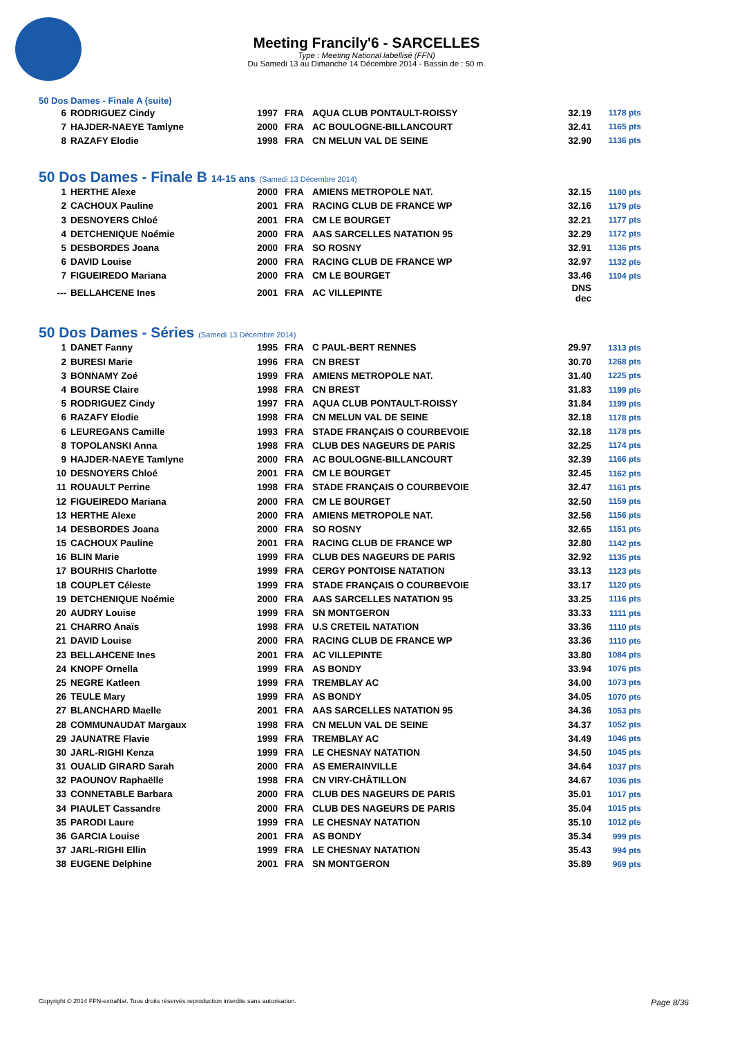Meeting Francily'6 - SARCELLES
Type : Meeting National labellisé (FFN)
Du Samedi 13 au Dimanche 14 Décembre 2014 - Bassin de : 50 m.
50 Dos Dames - Finale A (suite)
| 6 | RODRIGUEZ Cindy | 1997 | FRA | AQUA CLUB PONTAULT-ROISSY | 32.19 | 1178 pts |
| 7 | HAJDER-NAEYE Tamlyne | 2000 | FRA | AC BOULOGNE-BILLANCOURT | 32.41 | 1165 pts |
| 8 | RAZAFY Elodie | 1998 | FRA | CN MELUN VAL DE SEINE | 32.90 | 1136 pts |
50 Dos Dames - Finale B 14-15 ans (Samedi 13 Décembre 2014)
| 1 | HERTHE Alexe | 2000 | FRA | AMIENS METROPOLE NAT. | 32.15 | 1180 pts |
| 2 | CACHOUX Pauline | 2001 | FRA | RACING CLUB DE FRANCE WP | 32.16 | 1179 pts |
| 3 | DESNOYERS Chloé | 2001 | FRA | CM LE BOURGET | 32.21 | 1177 pts |
| 4 | DETCHENIQUE Noémie | 2000 | FRA | AAS SARCELLES NATATION 95 | 32.29 | 1172 pts |
| 5 | DESBORDES Joana | 2000 | FRA | SO ROSNY | 32.91 | 1136 pts |
| 6 | DAVID Louise | 2000 | FRA | RACING CLUB DE FRANCE WP | 32.97 | 1132 pts |
| 7 | FIGUEIREDO Mariana | 2000 | FRA | CM LE BOURGET | 33.46 | 1104 pts |
| --- | BELLAHCENE Ines | 2001 | FRA | AC VILLEPINTE | DNS dec | |
50 Dos Dames - Séries (Samedi 13 Décembre 2014)
| 1 | DANET Fanny | 1995 | FRA | C PAUL-BERT RENNES | 29.97 | 1313 pts |
| 2 | BURESI Marie | 1996 | FRA | CN BREST | 30.70 | 1268 pts |
| 3 | BONNAMY Zoé | 1999 | FRA | AMIENS METROPOLE NAT. | 31.40 | 1225 pts |
| 4 | BOURSE Claire | 1998 | FRA | CN BREST | 31.83 | 1199 pts |
| 5 | RODRIGUEZ Cindy | 1997 | FRA | AQUA CLUB PONTAULT-ROISSY | 31.84 | 1199 pts |
| 6 | RAZAFY Elodie | 1998 | FRA | CN MELUN VAL DE SEINE | 32.18 | 1178 pts |
| 6 | LEUREGANS Camille | 1993 | FRA | STADE FRANÇAIS O COURBEVOIE | 32.18 | 1178 pts |
| 8 | TOPOLANSKI Anna | 1998 | FRA | CLUB DES NAGEURS DE PARIS | 32.25 | 1174 pts |
| 9 | HAJDER-NAEYE Tamlyne | 2000 | FRA | AC BOULOGNE-BILLANCOURT | 32.39 | 1166 pts |
| 10 | DESNOYERS Chloé | 2001 | FRA | CM LE BOURGET | 32.45 | 1162 pts |
| 11 | ROUAULT Perrine | 1998 | FRA | STADE FRANÇAIS O COURBEVOIE | 32.47 | 1161 pts |
| 12 | FIGUEIREDO Mariana | 2000 | FRA | CM LE BOURGET | 32.50 | 1159 pts |
| 13 | HERTHE Alexe | 2000 | FRA | AMIENS METROPOLE NAT. | 32.56 | 1156 pts |
| 14 | DESBORDES Joana | 2000 | FRA | SO ROSNY | 32.65 | 1151 pts |
| 15 | CACHOUX Pauline | 2001 | FRA | RACING CLUB DE FRANCE WP | 32.80 | 1142 pts |
| 16 | BLIN Marie | 1999 | FRA | CLUB DES NAGEURS DE PARIS | 32.92 | 1135 pts |
| 17 | BOURHIS Charlotte | 1999 | FRA | CERGY PONTOISE NATATION | 33.13 | 1123 pts |
| 18 | COUPLET Céleste | 1999 | FRA | STADE FRANÇAIS O COURBEVOIE | 33.17 | 1120 pts |
| 19 | DETCHENIQUE Noémie | 2000 | FRA | AAS SARCELLES NATATION 95 | 33.25 | 1116 pts |
| 20 | AUDRY Louise | 1999 | FRA | SN MONTGERON | 33.33 | 1111 pts |
| 21 | CHARRO Anaïs | 1998 | FRA | U.S CRETEIL NATATION | 33.36 | 1110 pts |
| 21 | DAVID Louise | 2000 | FRA | RACING CLUB DE FRANCE WP | 33.36 | 1110 pts |
| 23 | BELLAHCENE Ines | 2001 | FRA | AC VILLEPINTE | 33.80 | 1084 pts |
| 24 | KNOPF Ornella | 1999 | FRA | AS BONDY | 33.94 | 1076 pts |
| 25 | NEGRE Katleen | 1999 | FRA | TREMBLAY AC | 34.00 | 1073 pts |
| 26 | TEULE Mary | 1999 | FRA | AS BONDY | 34.05 | 1070 pts |
| 27 | BLANCHARD Maelle | 2001 | FRA | AAS SARCELLES NATATION 95 | 34.36 | 1053 pts |
| 28 | COMMUNAUDAT Margaux | 1998 | FRA | CN MELUN VAL DE SEINE | 34.37 | 1052 pts |
| 29 | JAUNATRE Flavie | 1999 | FRA | TREMBLAY AC | 34.49 | 1046 pts |
| 30 | JARL-RIGHI Kenza | 1999 | FRA | LE CHESNAY NATATION | 34.50 | 1045 pts |
| 31 | OUALID GIRARD Sarah | 2000 | FRA | AS EMERAINVILLE | 34.64 | 1037 pts |
| 32 | PAOUNOV Raphaëlle | 1998 | FRA | CN VIRY-CHÂTILLON | 34.67 | 1036 pts |
| 33 | CONNETABLE Barbara | 2000 | FRA | CLUB DES NAGEURS DE PARIS | 35.01 | 1017 pts |
| 34 | PIAULET Cassandre | 2000 | FRA | CLUB DES NAGEURS DE PARIS | 35.04 | 1015 pts |
| 35 | PARODI Laure | 1999 | FRA | LE CHESNAY NATATION | 35.10 | 1012 pts |
| 36 | GARCIA Louise | 2001 | FRA | AS BONDY | 35.34 | 999 pts |
| 37 | JARL-RIGHI Ellin | 1999 | FRA | LE CHESNAY NATATION | 35.43 | 994 pts |
| 38 | EUGENE Delphine | 2001 | FRA | SN MONTGERON | 35.89 | 969 pts |
Copyright © 2014 FFN-extraNat. Tous droits réservés reproduction interdite sans autorisation. Page 8/36